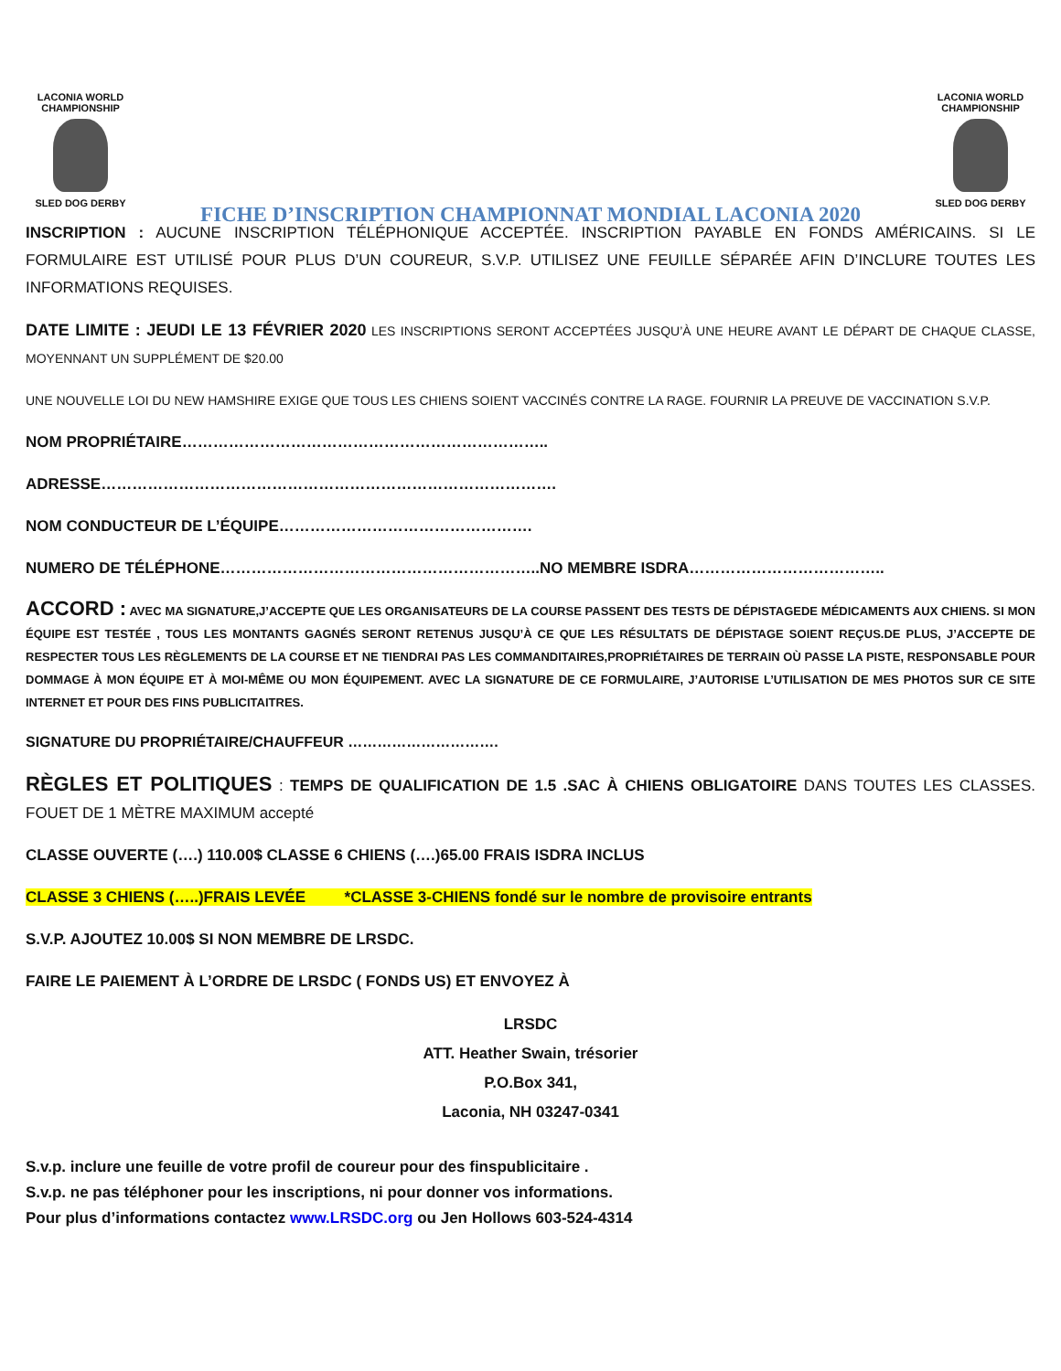LACONIA WORLD CHAMPIONSHIP
SLED DOG DERBY
FICHE D’INSCRIPTION CHAMPIONNAT MONDIAL LACONIA 2020
LACONIA WORLD CHAMPIONSHIP
SLED DOG DERBY
INSCRIPTION : AUCUNE INSCRIPTION TÉLÉPHONIQUE ACCEPTÉE. INSCRIPTION PAYABLE EN FONDS AMÉRICAINS. SI LE FORMULAIRE EST UTILISÉ POUR PLUS D’UN COUREUR, S.V.P. UTILISEZ UNE FEUILLE SÉPARÉE AFIN D’INCLURE TOUTES LES INFORMATIONS REQUISES.
DATE LIMITE : JEUDI LE 13 FÉVRIER 2020 LES INSCRIPTIONS SERONT ACCEPTÉES JUSQU’À UNE HEURE AVANT LE DÉPART DE CHAQUE CLASSE, MOYENNANT UN SUPPLÉMENT DE $20.00
UNE NOUVELLE LOI DU NEW HAMSHIRE EXIGE QUE TOUS LES CHIENS SOIENT VACCINÉS CONTRE LA RAGE. FOURNIR LA PREUVE DE VACCINATION S.V.P.
NOM PROPRIÉTAIRE……………………………………………………………..
ADRESSE…………………………………………………………………………….
NOM CONDUCTEUR DE L’ÉQUIPE………………………………………….
NUMERO DE TÉLÉPHONE……………………………………………………..NO MEMBRE ISDRA………………………………..
ACCORD : AVEC MA SIGNATURE,J’ACCEPTE QUE LES ORGANISATEURS DE LA COURSE PASSENT DES TESTS DE DÉPISTAGEDE MÉDICAMENTS AUX CHIENS. SI MON ÉQUIPE EST TESTÉE , TOUS LES MONTANTS GAGNÉS SERONT RETENUS JUSQU’À CE QUE LES RÉSULTATS DE DÉPISTAGE SOIENT REÇUS.DE PLUS, J’ACCEPTE DE RESPECTER TOUS LES RÈGLEMENTS DE LA COURSE ET NE TIENDRAI PAS LES COMMANDITAIRES,PROPRIÉTAIRES DE TERRAIN OÙ PASSE LA PISTE, RESPONSABLE POUR DOMMAGE À MON ÉQUIPE ET À MOI-MÊME OU MON ÉQUIPEMENT. AVEC LA SIGNATURE DE CE FORMULAIRE, J’AUTORISE L’UTILISATION DE MES PHOTOS SUR CE SITE INTERNET ET POUR DES FINS PUBLICITAITRES.
SIGNATURE DU PROPRIÉTAIRE/CHAUFFEUR ………………………….
RÈGLES ET POLITIQUES : TEMPS DE QUALIFICATION DE 1.5 .SAC À CHIENS OBLIGATOIRE DANS TOUTES LES CLASSES. FOUET DE 1 MÈTRE MAXIMUM accepté
CLASSE OUVERTE (….) 110.00$ CLASSE 6 CHIENS (….)65.00 FRAIS ISDRA INCLUS
CLASSE 3 CHIENS (…..)FRAIS LEVÉE *CLASSE 3-CHIENS fondé sur le nombre de provisoire entrants
S.V.P. AJOUTEZ 10.00$ SI NON MEMBRE DE LRSDC.
FAIRE LE PAIEMENT À L’ORDRE DE LRSDC ( FONDS US) ET ENVOYEZ À
LRSDC
ATT. Heather Swain, trésorier
P.O.Box 341,
Laconia, NH 03247-0341
S.v.p. inclure une feuille de votre profil de coureur pour des finspublicitaire .
S.v.p. ne pas téléphoner pour les inscriptions, ni pour donner vos informations.
Pour plus d’informations contactez www.LRSDC.org ou Jen Hollows 603-524-4314